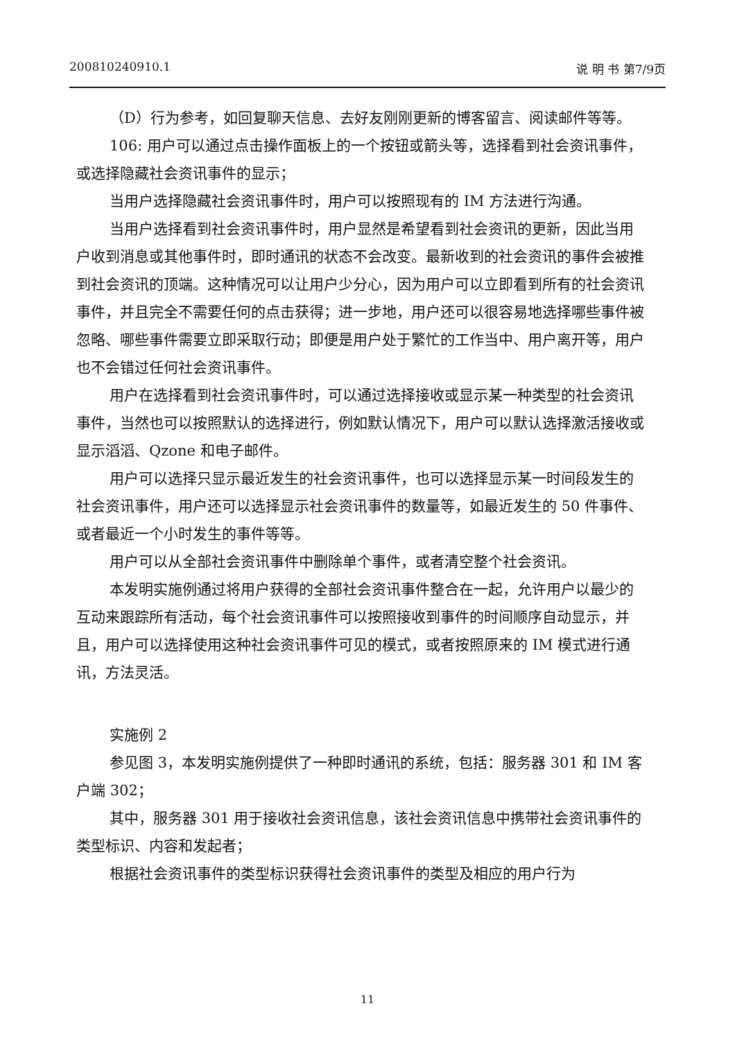200810240910.1 说 明 书 第7/9页
（D）行为参考，如回复聊天信息、去好友刚刚更新的博客留言、阅读邮件等等。
106: 用户可以通过点击操作面板上的一个按钮或箭头等，选择看到社会资讯事件，或选择隐藏社会资讯事件的显示；
当用户选择隐藏社会资讯事件时，用户可以按照现有的 IM 方法进行沟通。
当用户选择看到社会资讯事件时，用户显然是希望看到社会资讯的更新，因此当用户收到消息或其他事件时，即时通讯的状态不会改变。最新收到的社会资讯的事件会被推到社会资讯的顶端。这种情况可以让用户少分心，因为用户可以立即看到所有的社会资讯事件，并且完全不需要任何的点击获得；进一步地，用户还可以很容易地选择哪些事件被忽略、哪些事件需要立即采取行动；即便是用户处于繁忙的工作当中、用户离开等，用户也不会错过任何社会资讯事件。
用户在选择看到社会资讯事件时，可以通过选择接收或显示某一种类型的社会资讯事件，当然也可以按照默认的选择进行，例如默认情况下，用户可以默认选择激活接收或显示滔滔、Qzone 和电子邮件。
用户可以选择只显示最近发生的社会资讯事件，也可以选择显示某一时间段发生的社会资讯事件，用户还可以选择显示社会资讯事件的数量等，如最近发生的 50 件事件、或者最近一个小时发生的事件等等。
用户可以从全部社会资讯事件中删除单个事件，或者清空整个社会资讯。
本发明实施例通过将用户获得的全部社会资讯事件整合在一起，允许用户以最少的互动来跟踪所有活动，每个社会资讯事件可以按照接收到事件的时间顺序自动显示，并且，用户可以选择使用这种社会资讯事件可见的模式，或者按照原来的 IM 模式进行通讯，方法灵活。
实施例 2
参见图 3，本发明实施例提供了一种即时通讯的系统，包括：服务器 301 和 IM 客户端 302；
其中，服务器 301 用于接收社会资讯信息，该社会资讯信息中携带社会资讯事件的类型标识、内容和发起者；
根据社会资讯事件的类型标识获得社会资讯事件的类型及相应的用户行为
11